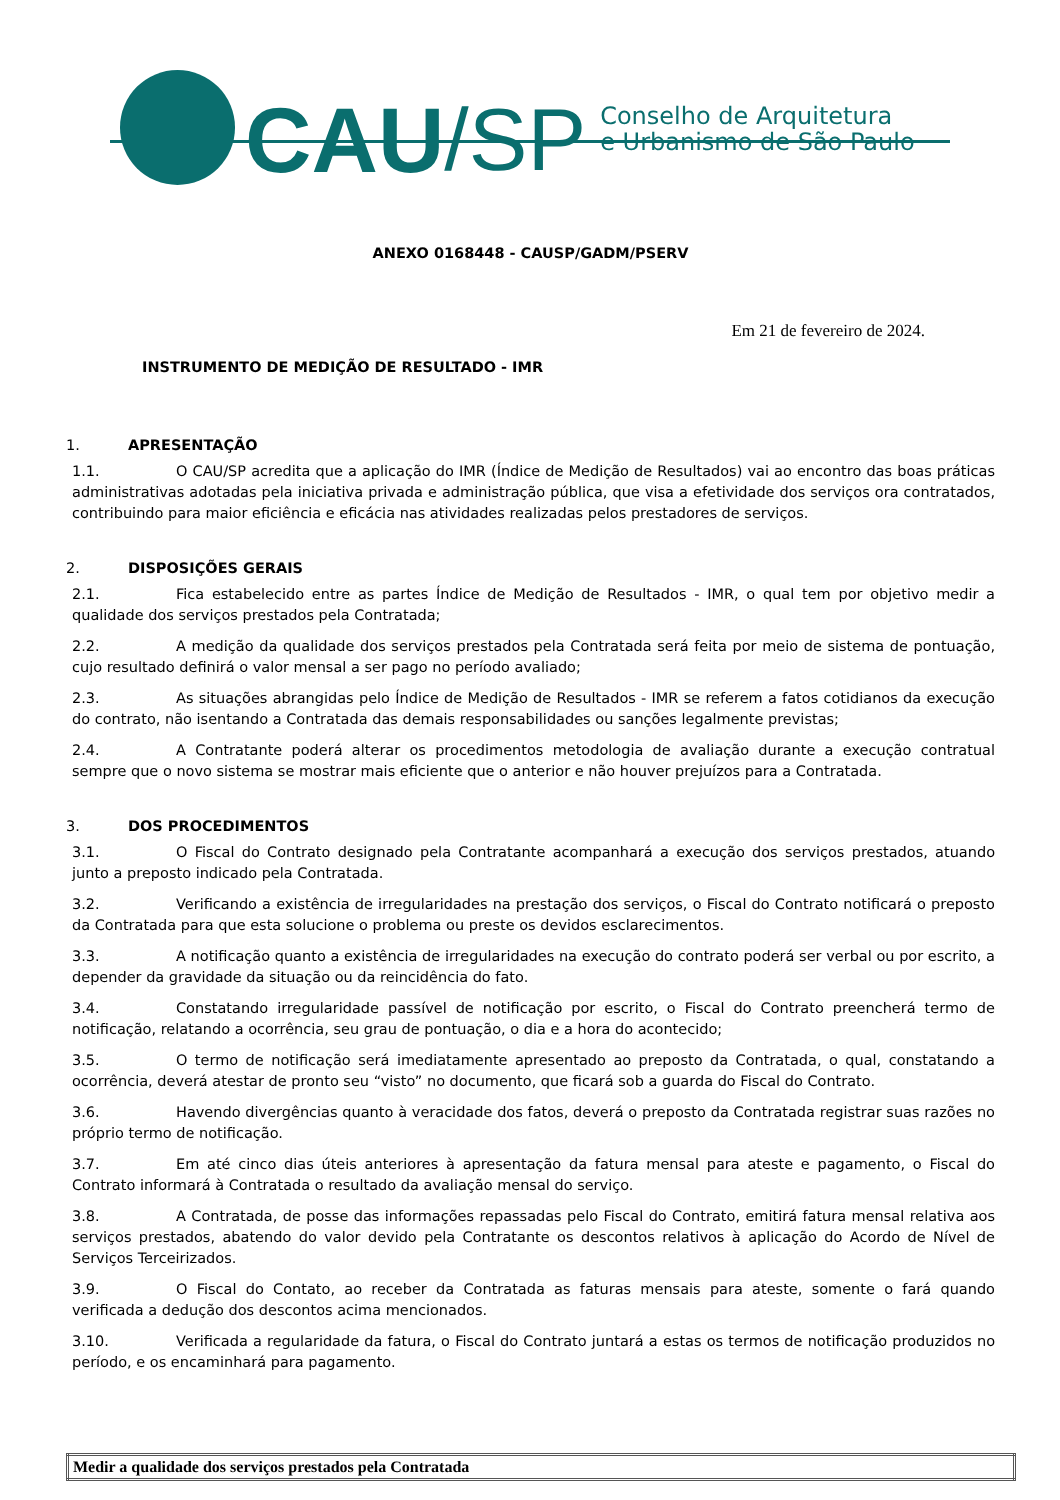CAU /SP
Conselho de Arquitetura
e Urbanismo de São Paulo
ANEXO 0168448 - CAUSP/GADM/PSERV
Em 21 de fevereiro de 2024.
INSTRUMENTO DE MEDIÇÃO DE RESULTADO - IMR
1. APRESENTAÇÃO
1.1. O CAU/SP acredita que a aplicação do IMR (Índice de Medição de Resultados) vai ao encontro das boas práticas administrativas adotadas pela iniciativa privada e administração pública, que visa a efetividade dos serviços ora contratados, contribuindo para maior eficiência e eficácia nas atividades realizadas pelos prestadores de serviços.
2. DISPOSIÇÕES GERAIS
2.1. Fica estabelecido entre as partes Índice de Medição de Resultados - IMR, o qual tem por objetivo medir a qualidade dos serviços prestados pela Contratada;
2.2. A medição da qualidade dos serviços prestados pela Contratada será feita por meio de sistema de pontuação, cujo resultado definirá o valor mensal a ser pago no período avaliado;
2.3. As situações abrangidas pelo Índice de Medição de Resultados - IMR se referem a fatos cotidianos da execução do contrato, não isentando a Contratada das demais responsabilidades ou sanções legalmente previstas;
2.4. A Contratante poderá alterar os procedimentos metodologia de avaliação durante a execução contratual sempre que o novo sistema se mostrar mais eficiente que o anterior e não houver prejuízos para a Contratada.
3. DOS PROCEDIMENTOS
3.1. O Fiscal do Contrato designado pela Contratante acompanhará a execução dos serviços prestados, atuando junto a preposto indicado pela Contratada.
3.2. Verificando a existência de irregularidades na prestação dos serviços, o Fiscal do Contrato notificará o preposto da Contratada para que esta solucione o problema ou preste os devidos esclarecimentos.
3.3. A notificação quanto a existência de irregularidades na execução do contrato poderá ser verbal ou por escrito, a depender da gravidade da situação ou da reincidência do fato.
3.4. Constatando irregularidade passível de notificação por escrito, o Fiscal do Contrato preencherá termo de notificação, relatando a ocorrência, seu grau de pontuação, o dia e a hora do acontecido;
3.5. O termo de notificação será imediatamente apresentado ao preposto da Contratada, o qual, constatando a ocorrência, deverá atestar de pronto seu “visto” no documento, que ficará sob a guarda do Fiscal do Contrato.
3.6. Havendo divergências quanto à veracidade dos fatos, deverá o preposto da Contratada registrar suas razões no próprio termo de notificação.
3.7. Em até cinco dias úteis anteriores à apresentação da fatura mensal para ateste e pagamento, o Fiscal do Contrato informará à Contratada o resultado da avaliação mensal do serviço.
3.8. A Contratada, de posse das informações repassadas pelo Fiscal do Contrato, emitirá fatura mensal relativa aos serviços prestados, abatendo do valor devido pela Contratante os descontos relativos à aplicação do Acordo de Nível de Serviços Terceirizados.
3.9. O Fiscal do Contato, ao receber da Contratada as faturas mensais para ateste, somente o fará quando verificada a dedução dos descontos acima mencionados.
3.10. Verificada a regularidade da fatura, o Fiscal do Contrato juntará a estas os termos de notificação produzidos no período, e os encaminhará para pagamento.
| Medir a qualidade dos serviços prestados pela Contratada |